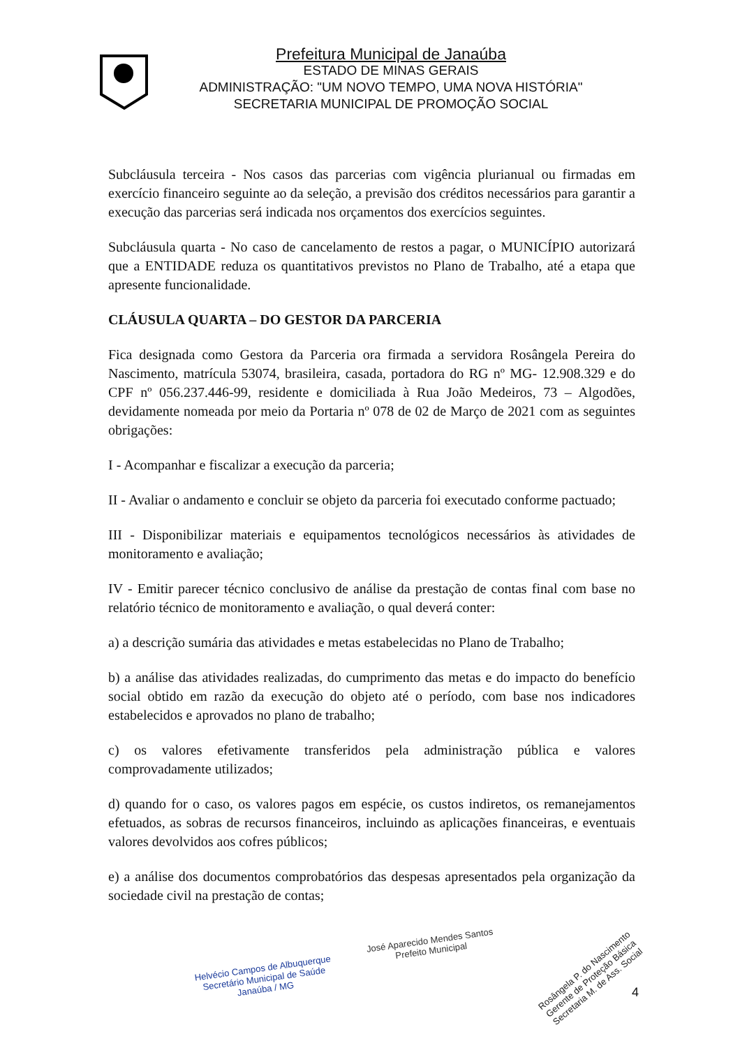Prefeitura Municipal de Janaúba
ESTADO DE MINAS GERAIS
ADMINISTRAÇÃO: "UM NOVO TEMPO, UMA NOVA HISTÓRIA"
SECRETARIA MUNICIPAL DE PROMOÇÃO SOCIAL
Subcláusula terceira - Nos casos das parcerias com vigência plurianual ou firmadas em exercício financeiro seguinte ao da seleção, a previsão dos créditos necessários para garantir a execução das parcerias será indicada nos orçamentos dos exercícios seguintes.
Subcláusula quarta - No caso de cancelamento de restos a pagar, o MUNICÍPIO autorizará que a ENTIDADE reduza os quantitativos previstos no Plano de Trabalho, até a etapa que apresente funcionalidade.
CLÁUSULA QUARTA – DO GESTOR DA PARCERIA
Fica designada como Gestora da Parceria ora firmada a servidora Rosângela Pereira do Nascimento, matrícula 53074, brasileira, casada, portadora do RG nº MG- 12.908.329 e do CPF nº 056.237.446-99, residente e domiciliada à Rua João Medeiros, 73 – Algodões, devidamente nomeada por meio da Portaria nº 078 de 02 de Março de 2021 com as seguintes obrigações:
I - Acompanhar e fiscalizar a execução da parceria;
II - Avaliar o andamento e concluir se objeto da parceria foi executado conforme pactuado;
III - Disponibilizar materiais e equipamentos tecnológicos necessários às atividades de monitoramento e avaliação;
IV - Emitir parecer técnico conclusivo de análise da prestação de contas final com base no relatório técnico de monitoramento e avaliação, o qual deverá conter:
a) a descrição sumária das atividades e metas estabelecidas no Plano de Trabalho;
b) a análise das atividades realizadas, do cumprimento das metas e do impacto do benefício social obtido em razão da execução do objeto até o período, com base nos indicadores estabelecidos e aprovados no plano de trabalho;
c) os valores efetivamente transferidos pela administração pública e valores comprovadamente utilizados;
d) quando for o caso, os valores pagos em espécie, os custos indiretos, os remanejamentos efetuados, as sobras de recursos financeiros, incluindo as aplicações financeiras, e eventuais valores devolvidos aos cofres públicos;
e) a análise dos documentos comprobatórios das despesas apresentados pela organização da sociedade civil na prestação de contas;
Helvécio Campos de Albuquerque
Secretário Municipal de Saúde
Janaúba / MG
José Aparecido Mendes Santos
Prefeito Municipal
Rosângela P. do Nascimento
Gerente de Proteção Básica
Secretaria M. de Ass. Social
4